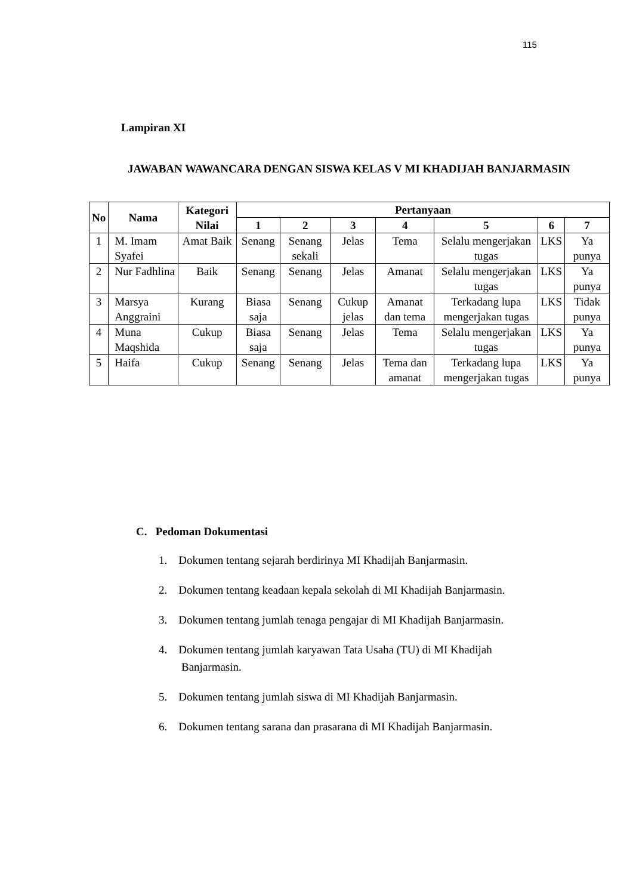115
Lampiran XI
JAWABAN WAWANCARA DENGAN SISWA KELAS V MI KHADIJAH BANJARMASIN
| No | Nama | Kategori Nilai | Pertanyaan | | | | | | |
| --- | --- | --- | --- | --- | --- | --- | --- | --- | --- |
| | | | 1 | 2 | 3 | 4 | 5 | 6 | 7 |
| 1 | M. Imam Syafei | Amat Baik | Senang | Senang sekali | Jelas | Tema | Selalu mengerjakan tugas | LKS | Ya punya |
| 2 | Nur Fadhlina | Baik | Senang | Senang | Jelas | Amanat | Selalu mengerjakan tugas | LKS | Ya punya |
| 3 | Marsya Anggraini | Kurang | Biasa saja | Senang | Cukup jelas | Amanat dan tema | Terkadang lupa mengerjakan tugas | LKS | Tidak punya |
| 4 | Muna Maqshida | Cukup | Biasa saja | Senang | Jelas | Tema | Selalu mengerjakan tugas | LKS | Ya punya |
| 5 | Haifa | Cukup | Senang | Senang | Jelas | Tema dan amanat | Terkadang lupa mengerjakan tugas | LKS | Ya punya |
C. Pedoman Dokumentasi
1. Dokumen tentang sejarah berdirinya MI Khadijah Banjarmasin.
2. Dokumen tentang keadaan kepala sekolah di MI Khadijah Banjarmasin.
3. Dokumen tentang jumlah tenaga pengajar di MI Khadijah Banjarmasin.
4. Dokumen tentang jumlah karyawan Tata Usaha (TU) di MI Khadijah Banjarmasin.
5. Dokumen tentang jumlah siswa di MI Khadijah Banjarmasin.
6. Dokumen tentang sarana dan prasarana di MI Khadijah Banjarmasin.